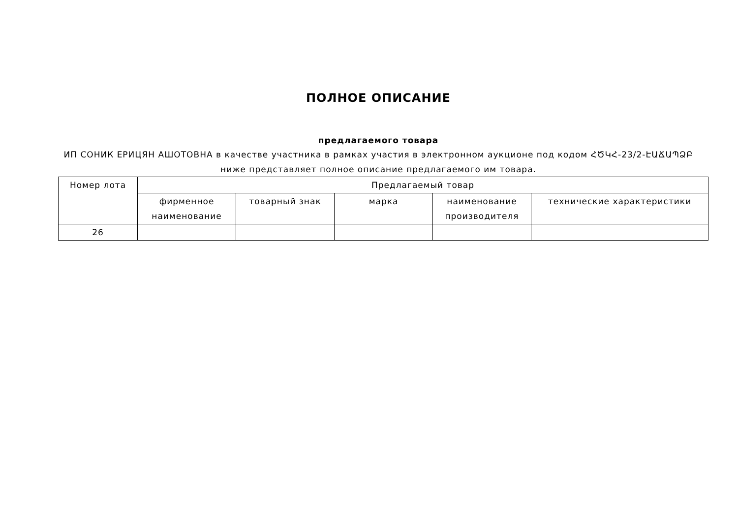ПОЛНОЕ ОПИСАНИЕ
предлагаемого товара
ИП СОНИК ЕРИЦЯН АШОТОВНА в качестве участника в рамках участия в электронном аукционе под кодом ՀԾԿՀ-23/2-ԷԱՃԱՊՁԲ
ниже представляет полное описание предлагаемого им товара.
| Номер лота | Предлагаемый товар | | | | |
| --- | --- | --- | --- | --- | --- |
| | фирменное наименование | товарный знак | марка | наименование производителя | технические характеристики |
| 26 | | | | | |